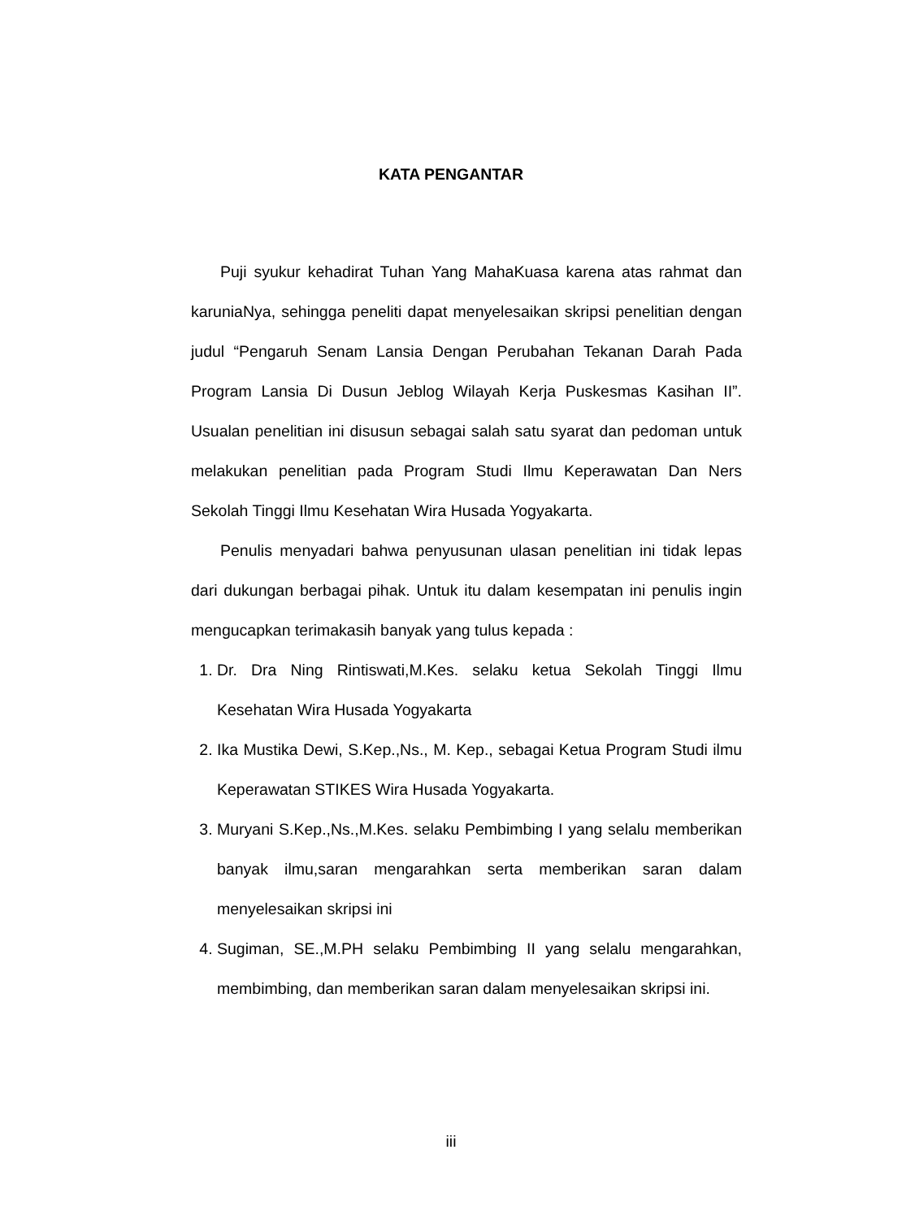KATA PENGANTAR
Puji syukur kehadirat Tuhan Yang MahaKuasa karena atas rahmat dan karuniaNya, sehingga peneliti dapat menyelesaikan skripsi penelitian dengan judul “Pengaruh Senam Lansia Dengan Perubahan Tekanan Darah Pada Program Lansia Di Dusun Jeblog Wilayah Kerja Puskesmas Kasihan II”. Usualan penelitian ini disusun sebagai salah satu syarat dan pedoman untuk melakukan penelitian pada Program Studi Ilmu Keperawatan Dan Ners Sekolah Tinggi Ilmu Kesehatan Wira Husada Yogyakarta.
Penulis menyadari bahwa penyusunan ulasan penelitian ini tidak lepas dari dukungan berbagai pihak. Untuk itu dalam kesempatan ini penulis ingin mengucapkan terimakasih banyak yang tulus kepada :
1. Dr. Dra Ning Rintiswati,M.Kes. selaku ketua Sekolah Tinggi Ilmu Kesehatan Wira Husada Yogyakarta
2. Ika Mustika Dewi, S.Kep.,Ns., M. Kep., sebagai Ketua Program Studi ilmu Keperawatan STIKES Wira Husada Yogyakarta.
3. Muryani S.Kep.,Ns.,M.Kes. selaku Pembimbing I yang selalu memberikan banyak ilmu,saran mengarahkan serta memberikan saran dalam menyelesaikan skripsi ini
4. Sugiman, SE.,M.PH selaku Pembimbing II yang selalu mengarahkan, membimbing, dan memberikan saran dalam menyelesaikan skripsi ini.
iii